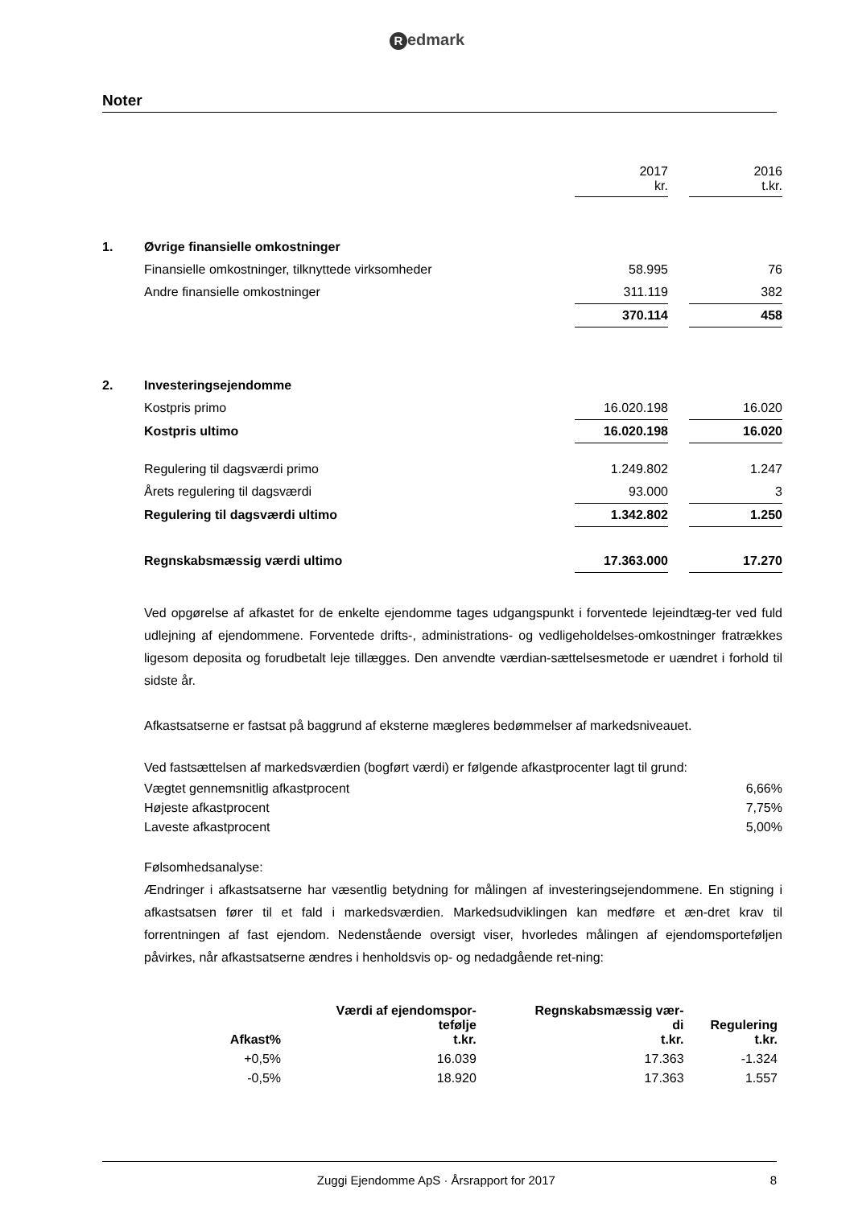Redmark
Noter
| | | 2017 kr. | | 2016 t.kr. |
| 1. | Øvrige finansielle omkostninger | | | |
| | Finansielle omkostninger, tilknyttede virksomheder | 58.995 | | 76 |
| | Andre finansielle omkostninger | 311.119 | | 382 |
| | | 370.114 | | 458 |
| 2. | Investeringsejendomme | | | |
| | Kostpris primo | 16.020.198 | | 16.020 |
| | Kostpris ultimo | 16.020.198 | | 16.020 |
| | Regulering til dagsværdi primo | 1.249.802 | | 1.247 |
| | Årets regulering til dagsværdi | 93.000 | | 3 |
| | Regulering til dagsværdi ultimo | 1.342.802 | | 1.250 |
| | Regnskabsmæssig værdi ultimo | 17.363.000 | | 17.270 |
Ved opgørelse af afkastet for de enkelte ejendomme tages udgangspunkt i forventede lejeindtæg-ter ved fuld udlejning af ejendommene. Forventede drifts-, administrations- og vedligeholdelses-omkostninger fratrækkes ligesom deposita og forudbetalt leje tillægges. Den anvendte værdian-sættelsesmetode er uændret i forhold til sidste år.
Afkastsatserne er fastsat på baggrund af eksterne mægleres bedømmelser af markedsniveauet.
Ved fastsættelsen af markedsværdien (bogført værdi) er følgende afkastprocenter lagt til grund:
| Vægtet gennemsnitlig afkastprocent | 6,66% |
| Højeste afkastprocent | 7,75% |
| Laveste afkastprocent | 5,00% |
Følsomhedsanalyse:
Ændringer i afkastsatserne har væsentlig betydning for målingen af investeringsejendommene. En stigning i afkastsatsen fører til et fald i markedsværdien. Markedsudviklingen kan medføre et æn-dret krav til forrentningen af fast ejendom. Nedenstående oversigt viser, hvorledes målingen af ejendomsporteføljen påvirkes, når afkastsatserne ændres i henholdsvis op- og nedadgående ret-ning:
| Afkast% | Værdi af ejendomspor- tefølje t.kr. | Regnskabsmæssig vær- di t.kr. | Regulering t.kr. |
| --- | --- | --- | --- |
| +0,5% | 16.039 | 17.363 | -1.324 |
| -0,5% | 18.920 | 17.363 | 1.557 |
Zuggi Ejendomme ApS · Årsrapport for 2017
8